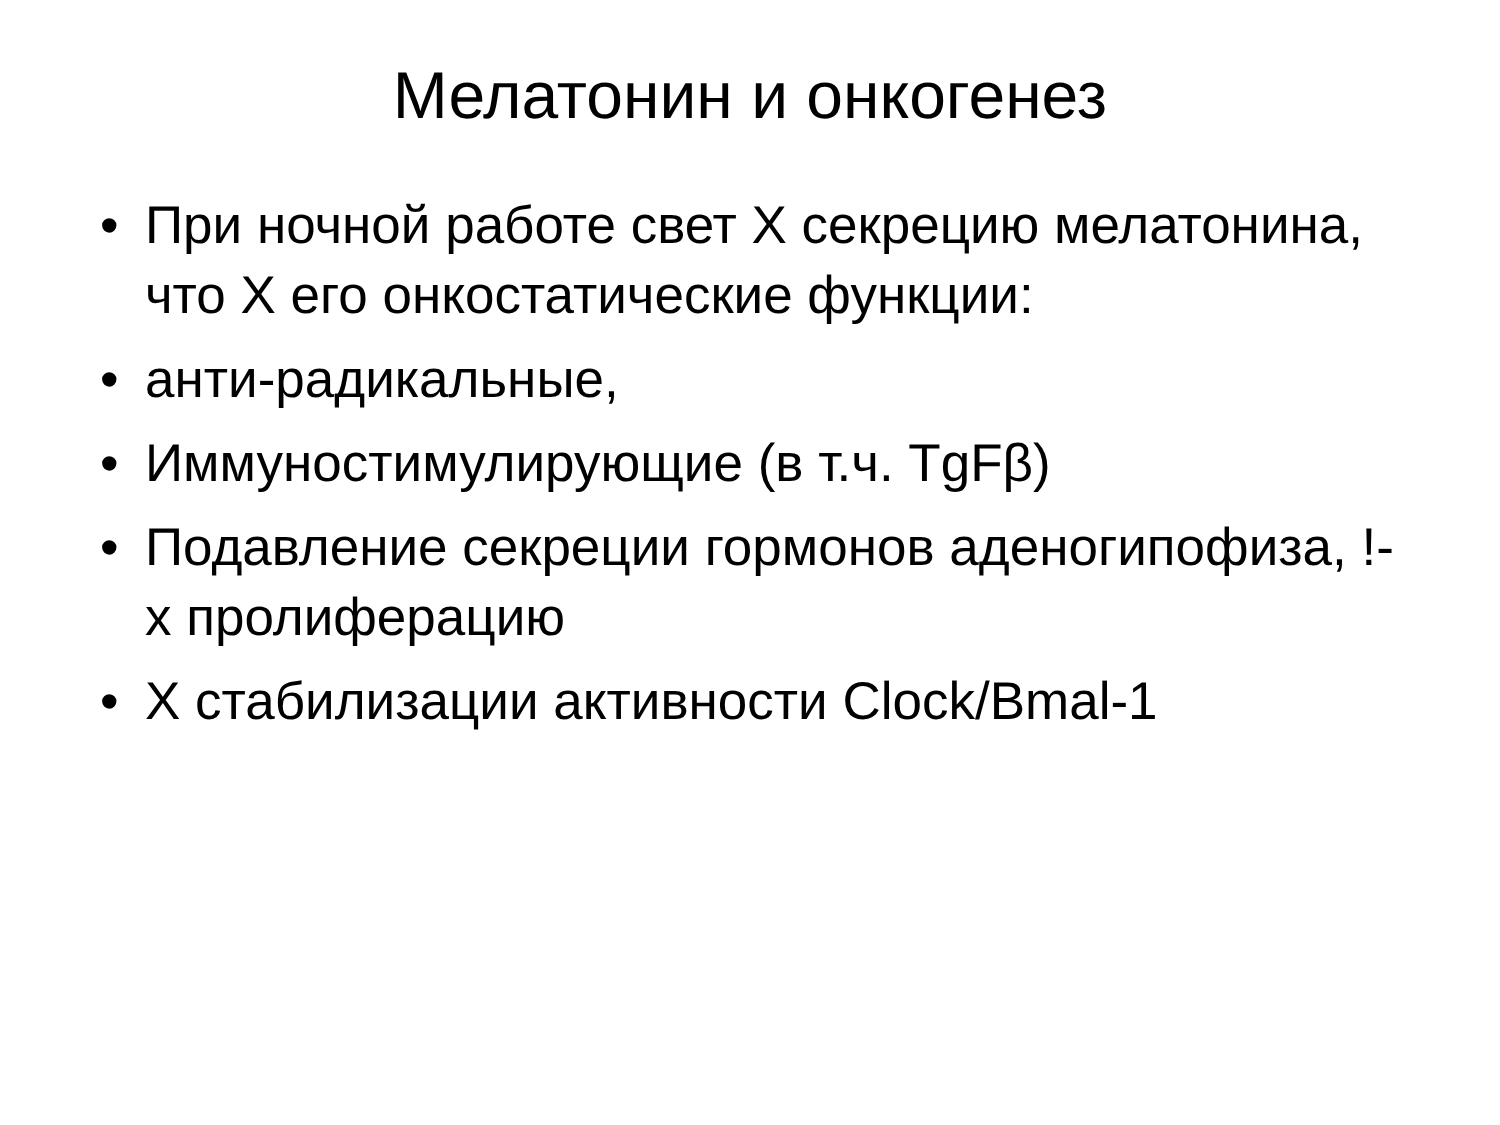Мелатонин и онкогенез
• При ночной работе свет Х секрецию мелатонина, что Х его онкостатические функции:
• анти-радикальные,
• Иммуностимулирующие (в т.ч. TgFβ)
• Подавление секреции гормонов аденогипофиза, !-х пролиферацию
• Х стабилизации активности Clock/Bmal-1